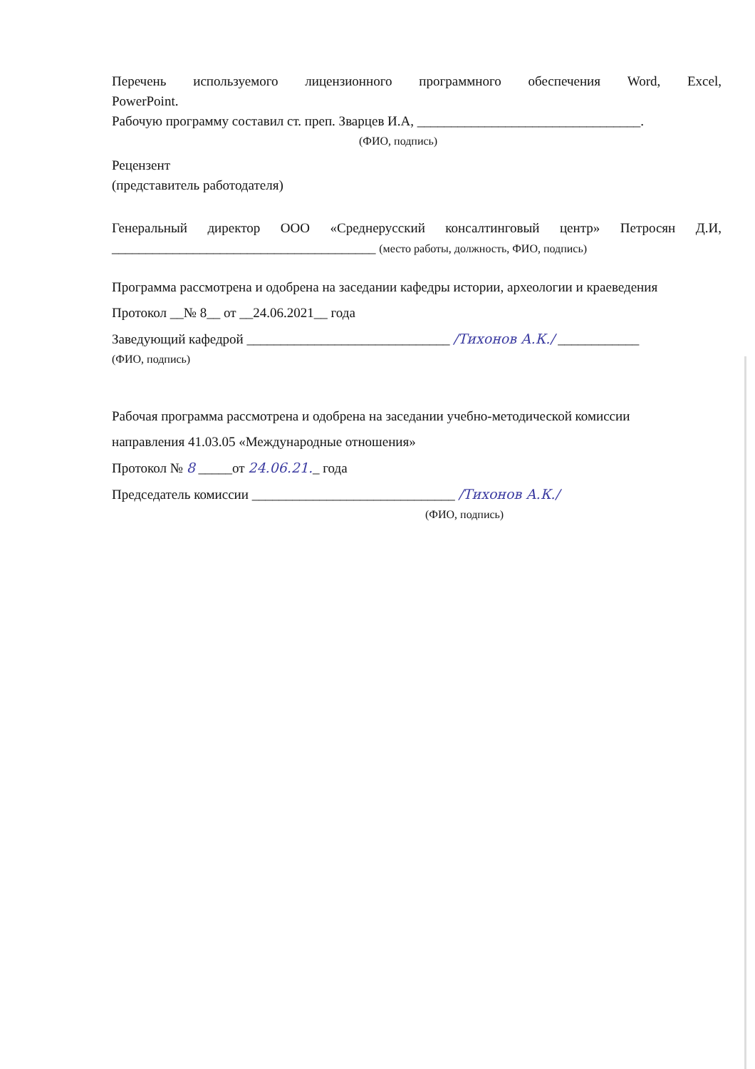Перечень используемого лицензионного программного обеспечения Word, Excel,
PowerPoint.
Рабочую программу составил ст. преп. Зварцев И.А, _________________________________.
(ФИО, подпись)
Рецензент
(представитель работодателя)
Генеральный директор ООО «Среднерусский консалтинговый центр» Петросян Д.И,
_______________________________________ (место работы, должность, ФИО, подпись)
Программа рассмотрена и одобрена на заседании кафедры истории, археологии и краеведения
Протокол __№ 8__ от __24.06.2021__ года
Заведующий кафедрой ______________________________ /Тихонов А.К./ ____________
(ФИО, подпись)
Рабочая программа рассмотрена и одобрена на заседании учебно-методической комиссии
направления 41.03.05 «Международные отношения»
Протокол № 8 _____от 24.06.21._ года
Председатель комиссии ______________________________ /Тихонов А.К./
(ФИО, подпись)